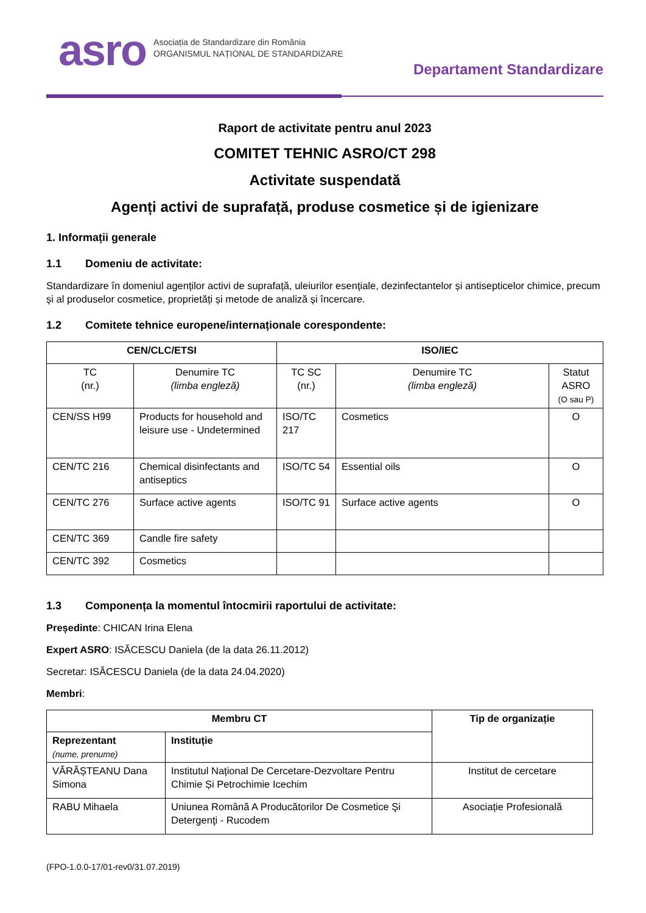asro
Asociația de Standardizare din România
ORGANISMUL NAȚIONAL DE STANDARDIZARE
Departament Standardizare
Raport de activitate pentru anul 2023
COMITET TEHNIC ASRO/CT 298
Activitate suspendată
Agenți activi de suprafață, produse cosmetice și de igienizare
1. Informații generale
1.1 Domeniu de activitate:
Standardizare în domeniul agenților activi de suprafață, uleiurilor esențiale, dezinfectantelor și antisepticelor chimice, precum și al produselor cosmetice, proprietăți și metode de analiză și încercare.
1.2 Comitete tehnice europene/internaționale corespondente:
| CEN/CLC/ETSI | | ISO/IEC | | |
| --- | --- | --- | --- | --- |
| TC (nr.) | Denumire TC (limba engleză) | TC SC (nr.) | Denumire TC (limba engleză) | Statut ASRO (O sau P) |
| CEN/SS H99 | Products for household and leisure use - Undetermined | ISO/TC 217 | Cosmetics | O |
| CEN/TC 216 | Chemical disinfectants and antiseptics | ISO/TC 54 | Essential oils | O |
| CEN/TC 276 | Surface active agents | ISO/TC 91 | Surface active agents | O |
| CEN/TC 369 | Candle fire safety | | | |
| CEN/TC 392 | Cosmetics | | | |
1.3 Componența la momentul întocmirii raportului de activitate:
Președinte: CHICAN Irina Elena
Expert ASRO: ISĂCESCU Daniela (de la data 26.11.2012)
Secretar: ISĂCESCU Daniela (de la data 24.04.2020)
Membri:
| Membru CT | | Tip de organizație |
| --- | --- | --- |
| Reprezentant (nume, prenume) | Instituție | |
| VĂRĂȘTEANU Dana Simona | Institutul Național De Cercetare-Dezvoltare Pentru Chimie Și Petrochimie Icechim | Institut de cercetare |
| RABU Mihaela | Uniunea Română A Producătorilor De Cosmetice Şi Detergenţi - Rucodem | Asociație Profesională |
(FPO-1.0.0-17/01-rev0/31.07.2019)